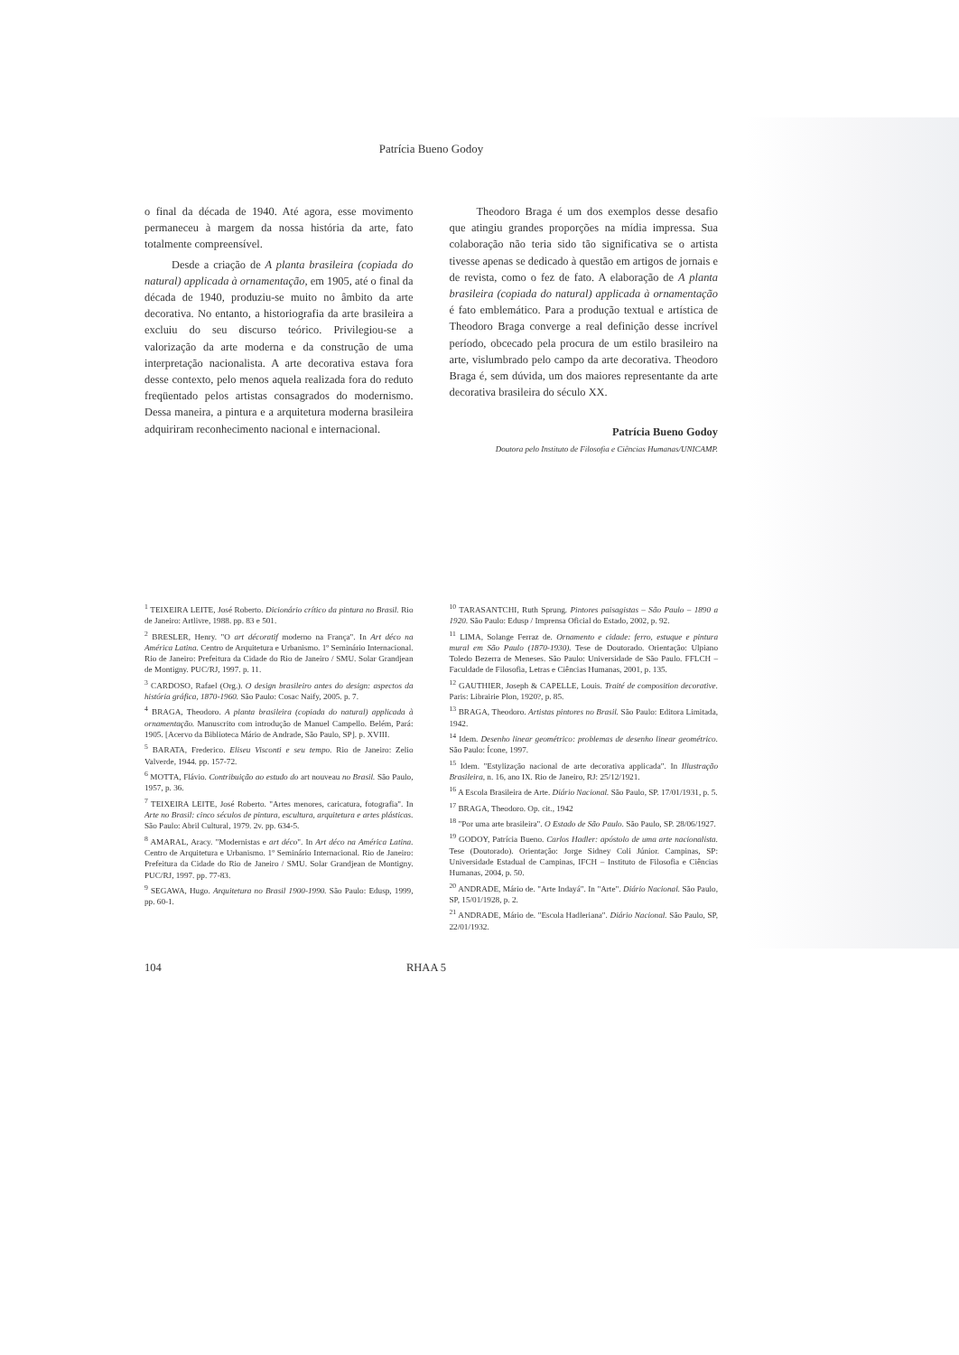Patrícia Bueno Godoy
o final da década de 1940. Até agora, esse movimento permaneceu à margem da nossa história da arte, fato totalmente compreensível.
Desde a criação de A planta brasileira (copiada do natural) applicada à ornamentação, em 1905, até o final da década de 1940, produziu-se muito no âmbito da arte decorativa. No entanto, a historiografia da arte brasileira a excluiu do seu discurso teórico. Privilegiou-se a valorização da arte moderna e da construção de uma interpretação nacionalista. A arte decorativa estava fora desse contexto, pelo menos aquela realizada fora do reduto freqüentado pelos artistas consagrados do modernismo. Dessa maneira, a pintura e a arquitetura moderna brasileira adquiriram reconhecimento nacional e internacional.
Theodoro Braga é um dos exemplos desse desafio que atingiu grandes proporções na mídia impressa. Sua colaboração não teria sido tão significativa se o artista tivesse apenas se dedicado à questão em artigos de jornais e de revista, como o fez de fato. A elaboração de A planta brasileira (copiada do natural) applicada à ornamentação é fato emblemático. Para a produção textual e artística de Theodoro Braga converge a real definição desse incrível período, obcecado pela procura de um estilo brasileiro na arte, vislumbrado pelo campo da arte decorativa. Theodoro Braga é, sem dúvida, um dos maiores representante da arte decorativa brasileira do século XX.
Patrícia Bueno Godoy
Doutora pelo Instituto de Filosofia e Ciências Humanas/UNICAMP.
<sup>1</sup> TEIXEIRA LEITE, José Roberto. Dicionário crítico da pintura no Brasil. Rio de Janeiro: Artlivre, 1988. pp. 83 e 501.
<sup>2</sup> BRESLER, Henry. "O art décoratif moderno na França". In Art déco na América Latina. Centro de Arquitetura e Urbanismo. 1º Seminário Internacional. Rio de Janeiro: Prefeitura da Cidade do Rio de Janeiro / SMU. Solar Grandjean de Montigny. PUC/RJ, 1997. p. 11.
<sup>3</sup> CARDOSO, Rafael (Org.). O design brasileiro antes do design: aspectos da história gráfica, 1870-1960. São Paulo: Cosac Naify, 2005. p. 7.
<sup>4</sup> BRAGA, Theodoro. A planta brasileira (copiada do natural) applicada à ornamentação. Manuscrito com introdução de Manuel Campello. Belém, Pará: 1905. [Acervo da Biblioteca Mário de Andrade, São Paulo, SP]. p. XVIII.
<sup>5</sup> BARATA, Frederico. Eliseu Visconti e seu tempo. Rio de Janeiro: Zelio Valverde, 1944. pp. 157-72.
<sup>6</sup> MOTTA, Flávio. Contribuição ao estudo do art nouveau no Brasil. São Paulo, 1957, p. 36.
<sup>7</sup> TEIXEIRA LEITE, José Roberto. "Artes menores, caricatura, fotografia". In Arte no Brasil: cinco séculos de pintura, escultura, arquitetura e artes plásticas. São Paulo: Abril Cultural, 1979. 2v. pp. 634-5.
<sup>8</sup> AMARAL, Aracy. "Modernistas e art déco". In Art déco na América Latina. Centro de Arquitetura e Urbanismo. 1º Seminário Internacional. Rio de Janeiro: Prefeitura da Cidade do Rio de Janeiro / SMU. Solar Grandjean de Montigny. PUC/RJ, 1997. pp. 77-83.
<sup>9</sup> SEGAWA, Hugo. Arquitetura no Brasil 1900-1990. São Paulo: Edusp, 1999, pp. 60-1.
<sup>10</sup> TARASANTCHI, Ruth Sprung. Pintores paisagistas – São Paulo – 1890 a 1920. São Paulo: Edusp / Imprensa Oficial do Estado, 2002, p. 92.
<sup>11</sup> LIMA, Solange Ferraz de. Ornamento e cidade: ferro, estuque e pintura mural em São Paulo (1870-1930). Tese de Doutorado. Orientação: Ulpiano Toledo Bezerra de Meneses. São Paulo: Universidade de São Paulo. FFLCH – Faculdade de Filosofia, Letras e Ciências Humanas, 2001, p. 135.
<sup>12</sup> GAUTHIER, Joseph & CAPELLE, Louis. Traité de composition decorative. Paris: Librairie Plon, 1920?, p. 85.
<sup>13</sup> BRAGA, Theodoro. Artistas pintores no Brasil. São Paulo: Editora Limitada, 1942.
<sup>14</sup> Idem. Desenho linear geométrico: problemas de desenho linear geométrico. São Paulo: Ícone, 1997.
<sup>15</sup> Idem. "Estylização nacional de arte decorativa applicada". In Illustração Brasileira, n. 16, ano IX. Rio de Janeiro, RJ: 25/12/1921.
<sup>16</sup> A Escola Brasileira de Arte. Diário Nacional. São Paulo, SP. 17/01/1931, p. 5.
<sup>17</sup> BRAGA, Theodoro. Op. cit., 1942
<sup>18</sup> "Por uma arte brasileira". O Estado de São Paulo. São Paulo, SP. 28/06/1927.
<sup>19</sup> GODOY, Patrícia Bueno. Carlos Hadler: apóstolo de uma arte nacionalista. Tese (Doutorado). Orientação: Jorge Sidney Coli Júnior. Campinas, SP: Universidade Estadual de Campinas, IFCH – Instituto de Filosofia e Ciências Humanas, 2004, p. 50.
<sup>20</sup> ANDRADE, Mário de. "Arte Indayá". In "Arte". Diário Nacional. São Paulo, SP, 15/01/1928, p. 2.
<sup>21</sup> ANDRADE, Mário de. "Escola Hadleriana". Diário Nacional. São Paulo, SP, 22/01/1932.
104 RHAA 5